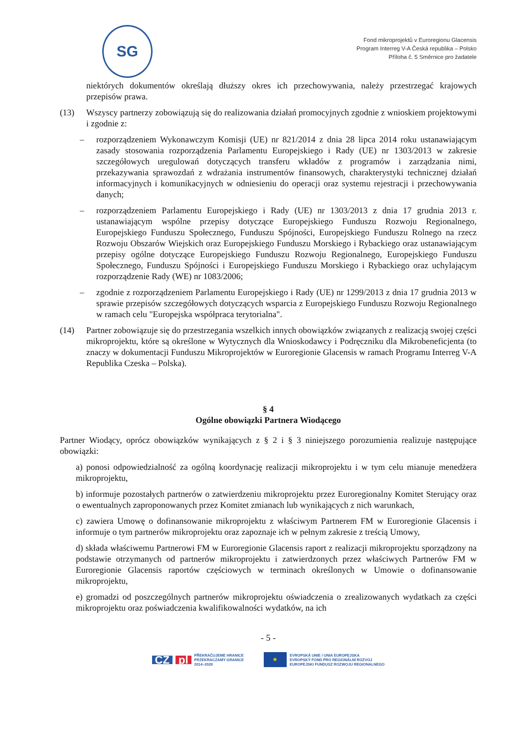SG
Fond mikroprojektů v Euroregionu Glacensis
Program Interreg V-A Česká republika – Polsko
Příloha č. 5 Směrnice pro žadatele
niektórych dokumentów określają dłuższy okres ich przechowywania, należy przestrzegać krajowych przepisów prawa.
(13) Wszyscy partnerzy zobowiązują się do realizowania działań promocyjnych zgodnie z wnioskiem projektowymi i zgodnie z:
– rozporządzeniem Wykonawczym Komisji (UE) nr 821/2014 z dnia 28 lipca 2014 roku ustanawiającym zasady stosowania rozporządzenia Parlamentu Europejskiego i Rady (UE) nr 1303/2013 w zakresie szczegółowych uregulowań dotyczących transferu wkładów z programów i zarządzania nimi, przekazywania sprawozdań z wdrażania instrumentów finansowych, charakterystyki technicznej działań informacyjnych i komunikacyjnych w odniesieniu do operacji oraz systemu rejestracji i przechowywania danych;
– rozporządzeniem Parlamentu Europejskiego i Rady (UE) nr 1303/2013 z dnia 17 grudnia 2013 r. ustanawiającym wspólne przepisy dotyczące Europejskiego Funduszu Rozwoju Regionalnego, Europejskiego Funduszu Społecznego, Funduszu Spójności, Europejskiego Funduszu Rolnego na rzecz Rozwoju Obszarów Wiejskich oraz Europejskiego Funduszu Morskiego i Rybackiego oraz ustanawiającym przepisy ogólne dotyczące Europejskiego Funduszu Rozwoju Regionalnego, Europejskiego Funduszu Społecznego, Funduszu Spójności i Europejskiego Funduszu Morskiego i Rybackiego oraz uchylającym rozporządzenie Rady (WE) nr 1083/2006;
– zgodnie z rozporządzeniem Parlamentu Europejskiego i Rady (UE) nr 1299/2013 z dnia 17 grudnia 2013 w sprawie przepisów szczegółowych dotyczących wsparcia z Europejskiego Funduszu Rozwoju Regionalnego w ramach celu "Europejska współpraca terytorialna".
(14) Partner zobowiązuje się do przestrzegania wszelkich innych obowiązków związanych z realizacją swojej części mikroprojektu, które są określone w Wytycznych dla Wnioskodawcy i Podręczniku dla Mikrobeneficjenta (to znaczy w dokumentacji Funduszu Mikroprojektów w Euroregionie Glacensis w ramach Programu Interreg V-A Republika Czeska – Polska).
§ 4
Ogólne obowiązki Partnera Wiodącego
Partner Wiodący, oprócz obowiązków wynikających z § 2 i § 3 niniejszego porozumienia realizuje następujące obowiązki:
a) ponosi odpowiedzialność za ogólną koordynację realizacji mikroprojektu i w tym celu mianuje menedżera mikroprojektu,
b) informuje pozostałych partnerów o zatwierdzeniu mikroprojektu przez Euroregionalny Komitet Sterujący oraz o ewentualnych zaproponowanych przez Komitet zmianach lub wynikających z nich warunkach,
c) zawiera Umowę o dofinansowanie mikroprojektu z właściwym Partnerem FM w Euroregionie Glacensis i informuje o tym partnerów mikroprojektu oraz zapoznaje ich w pełnym zakresie z treścią Umowy,
d) składa właściwemu Partnerowi FM w Euroregionie Glacensis raport z realizacji mikroprojektu sporządzony na podstawie otrzymanych od partnerów mikroprojektu i zatwierdzonych przez właściwych Partnerów FM w Euroregionie Glacensis raportów częściowych w terminach określonych w Umowie o dofinansowanie mikroprojektu,
e) gromadzi od poszczególnych partnerów mikroprojektu oświadczenia o zrealizowanych wydatkach za części mikroprojektu oraz poświadczenia kwalifikowalności wydatków, na ich
- 5 -
CZ pl PŘEKRAČUJEME HRANICE
PRZEKRACZAMY GRANICE
2014–2020
★ EVROPSKÁ UNIE / UNIA EUROPEJSKA
EVROPSKÝ FOND PRO REGIONÁLNÍ ROZVOJ
EUROPEJSKI FUNDUSZ ROZWOJU REGIONALNEGO